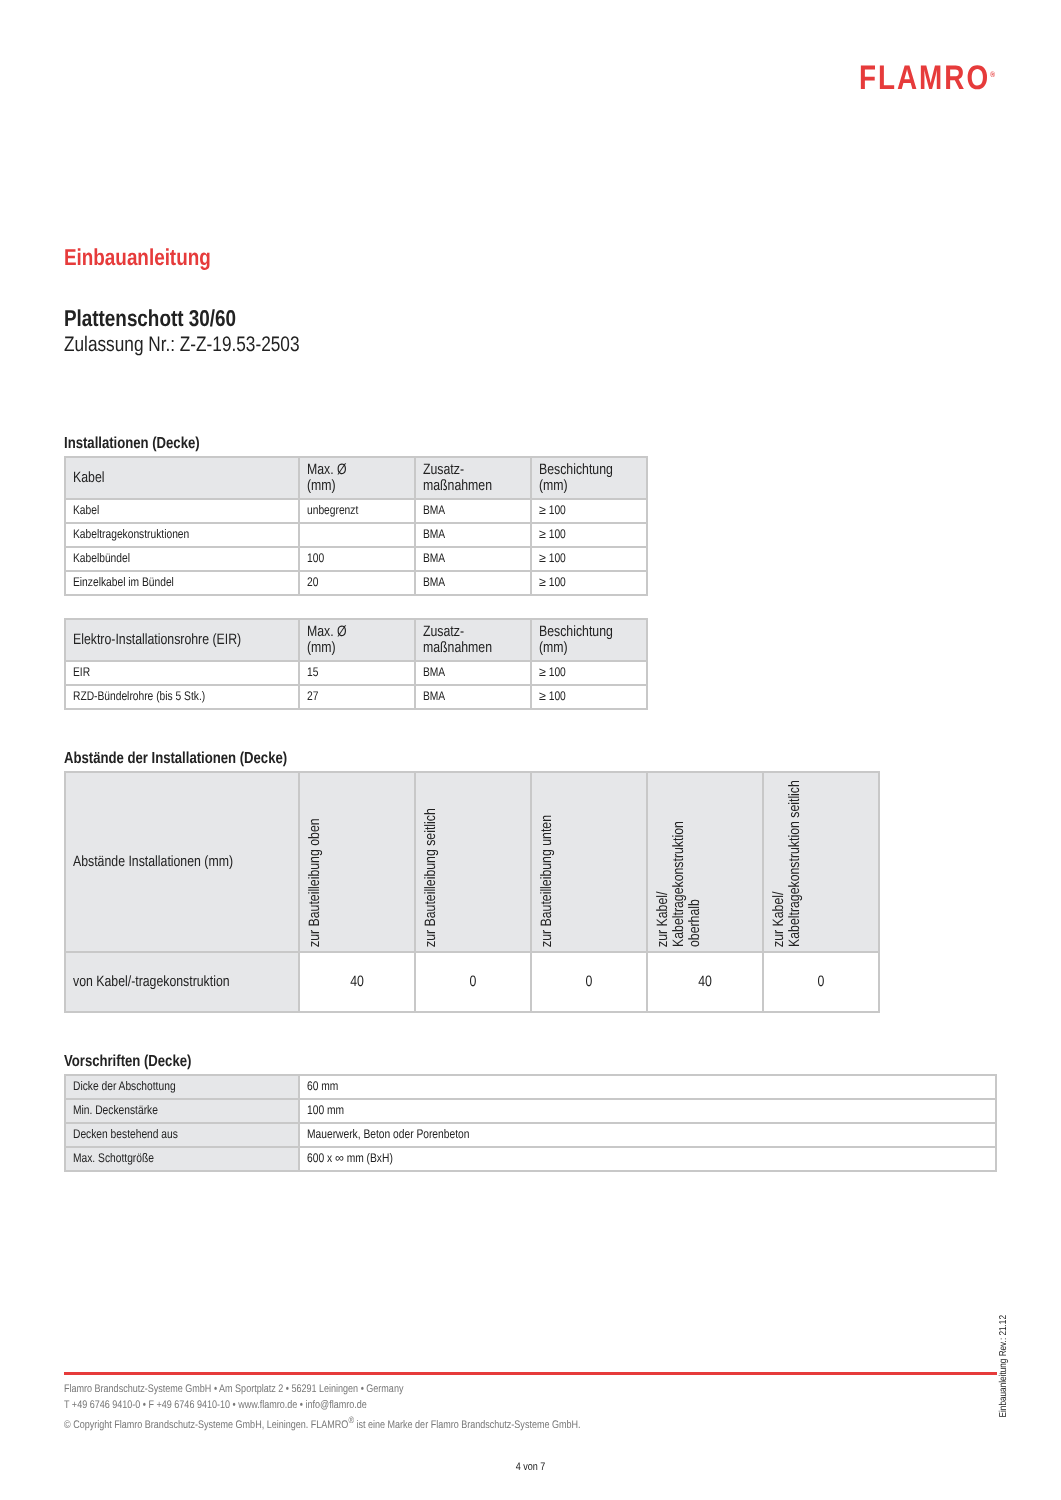FLAMRO<sup>®</sup>
Einbauanleitung
Plattenschott 30/60
Zulassung Nr.: Z-Z-19.53-2503
Installationen (Decke)
| Kabel | Max. Ø (mm) | Zusatz- maßnahmen | Beschichtung (mm) |
| --- | --- | --- | --- |
| Kabel | unbegrenzt | BMA | ≥ 100 |
| Kabeltragekonstruktionen | | BMA | ≥ 100 |
| Kabelbündel | 100 | BMA | ≥ 100 |
| Einzelkabel im Bündel | 20 | BMA | ≥ 100 |
| Elektro-Installationsrohre (EIR) | Max. Ø (mm) | Zusatz- maßnahmen | Beschichtung (mm) |
| --- | --- | --- | --- |
| EIR | 15 | BMA | ≥ 100 |
| RZD-Bündelrohre (bis 5 Stk.) | 27 | BMA | ≥ 100 |
Abstände der Installationen (Decke)
| Abstände Installationen (mm) | zur Bauteilleibung oben | zur Bauteilleibung seitlich | zur Bauteilleibung unten | zur Kabel/ Kabeltragekonstruktion oberhalb | zur Kabel/ Kabeltragekonstruktion seitlich |
| --- | --- | --- | --- | --- | --- |
| von Kabel/-tragekonstruktion | 40 | 0 | 0 | 40 | 0 |
Vorschriften (Decke)
| Dicke der Abschottung | 60 mm |
| Min. Deckenstärke | 100 mm |
| Decken bestehend aus | Mauerwerk, Beton oder Porenbeton |
| Max. Schottgröße | 600 x ∞ mm (BxH) |
Einbauanleitung Rev.: 21.12
Flamro Brandschutz-Systeme GmbH • Am Sportplatz 2 • 56291 Leiningen • Germany
T +49 6746 9410-0 • F +49 6746 9410-10 • www.flamro.de • info@flamro.de
© Copyright Flamro Brandschutz-Systeme GmbH, Leiningen. FLAMRO<sup>®</sup> ist eine Marke der Flamro Brandschutz-Systeme GmbH.
4 von 7